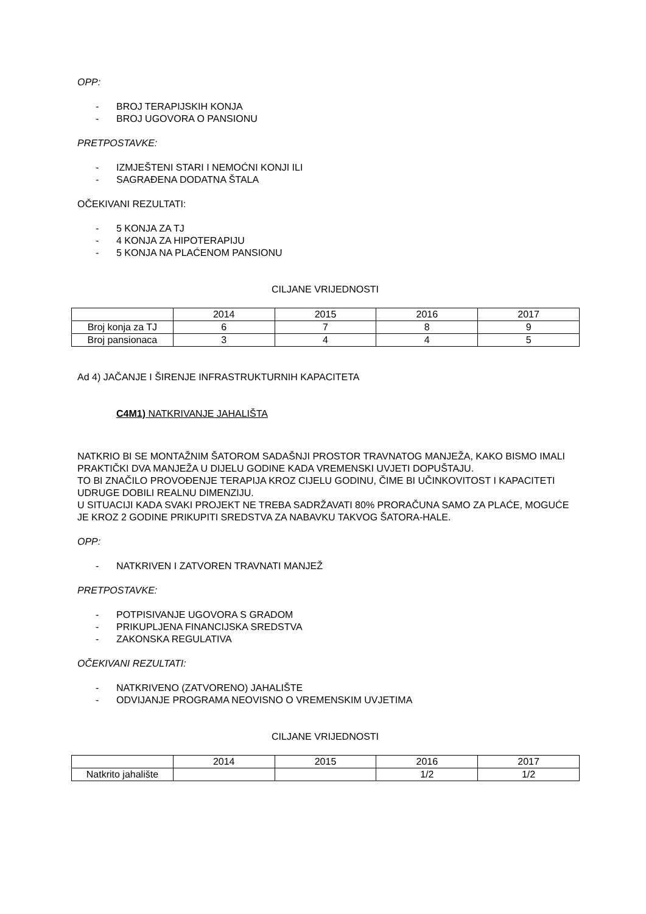OPP:
- BROJ TERAPIJSKIH KONJA
- BROJ UGOVORA O PANSIONU
PRETPOSTAVKE:
- IZMJEŠTENI STARI I NEMOĆNI KONJI ILI
- SAGRAĐENA DODATNA ŠTALA
OČEKIVANI REZULTATI:
- 5 KONJA ZA TJ
- 4 KONJA ZA HIPOTERAPIJU
- 5 KONJA NA PLAĆENOM PANSIONU
CILJANE VRIJEDNOSTI
| | 2014 | 2015 | 2016 | 2017 |
| Broj konja za TJ | 6 | 7 | 8 | 9 |
| Broj pansionaca | 3 | 4 | 4 | 5 |
Ad 4) JAČANJE I ŠIRENJE INFRASTRUKTURNIH KAPACITETA
C4M1) NATKRIVANJE JAHALIŠTA
NATKRIO BI SE MONTAŽNIM ŠATOROM SADAŠNJI PROSTOR TRAVNATOG MANJEŽA, KAKO BISMO IMALI PRAKTIČKI DVA MANJEŽA U DIJELU GODINE KADA VREMENSKI UVJETI DOPUŠTAJU.
TO BI ZNAČILO PROVOĐENJE TERAPIJA KROZ CIJELU GODINU, ČIME BI UČINKOVITOST I KAPACITETI UDRUGE DOBILI REALNU DIMENZIJU.
U SITUACIJI KADA SVAKI PROJEKT NE TREBA SADRŽAVATI 80% PRORAČUNA SAMO ZA PLAĆE, MOGUĆE JE KROZ 2 GODINE PRIKUPITI SREDSTVA ZA NABAVKU TAKVOG ŠATORA-HALE.
OPP:
- NATKRIVEN I ZATVOREN TRAVNATI MANJEŽ
PRETPOSTAVKE:
- POTPISIVANJE UGOVORA S GRADOM
- PRIKUPLJENA FINANCIJSKA SREDSTVA
- ZAKONSKA REGULATIVA
OČEKIVANI REZULTATI:
- NATKRIVENO (ZATVORENO) JAHALIŠTE
- ODVIJANJE PROGRAMA NEOVISNO O VREMENSKIM UVJETIMA
CILJANE VRIJEDNOSTI
| | 2014 | 2015 | 2016 | 2017 |
| Natkrito jahalište | | | 1/2 | 1/2 |